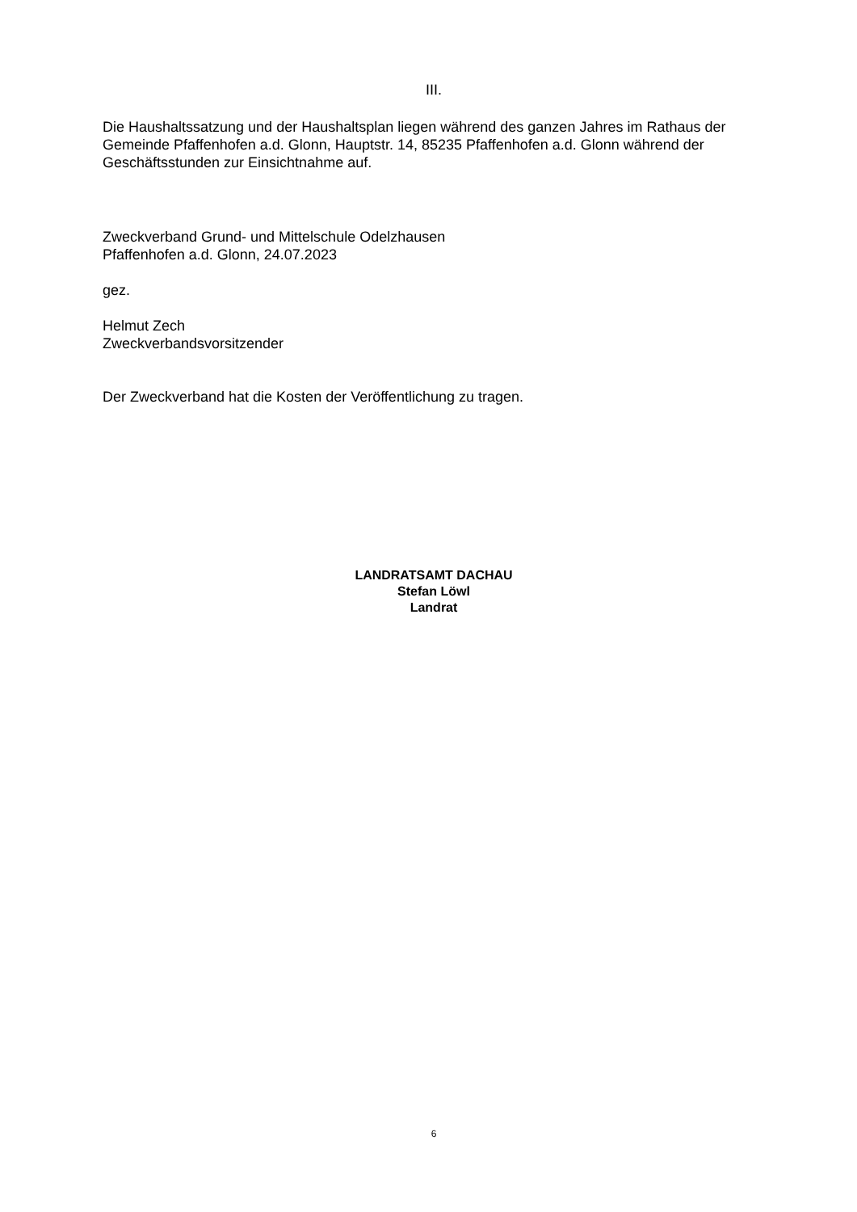III.
Die Haushaltssatzung und der Haushaltsplan liegen während des ganzen Jahres im Rathaus der Gemeinde Pfaffenhofen a.d. Glonn, Hauptstr. 14, 85235 Pfaffenhofen a.d. Glonn während der Geschäftsstunden zur Einsichtnahme auf.
Zweckverband Grund- und Mittelschule Odelzhausen
Pfaffenhofen a.d. Glonn, 24.07.2023
gez.
Helmut Zech
Zweckverbandsvorsitzender
Der Zweckverband hat die Kosten der Veröffentlichung zu tragen.
LANDRATSAMT DACHAU
Stefan Löwl
Landrat
6